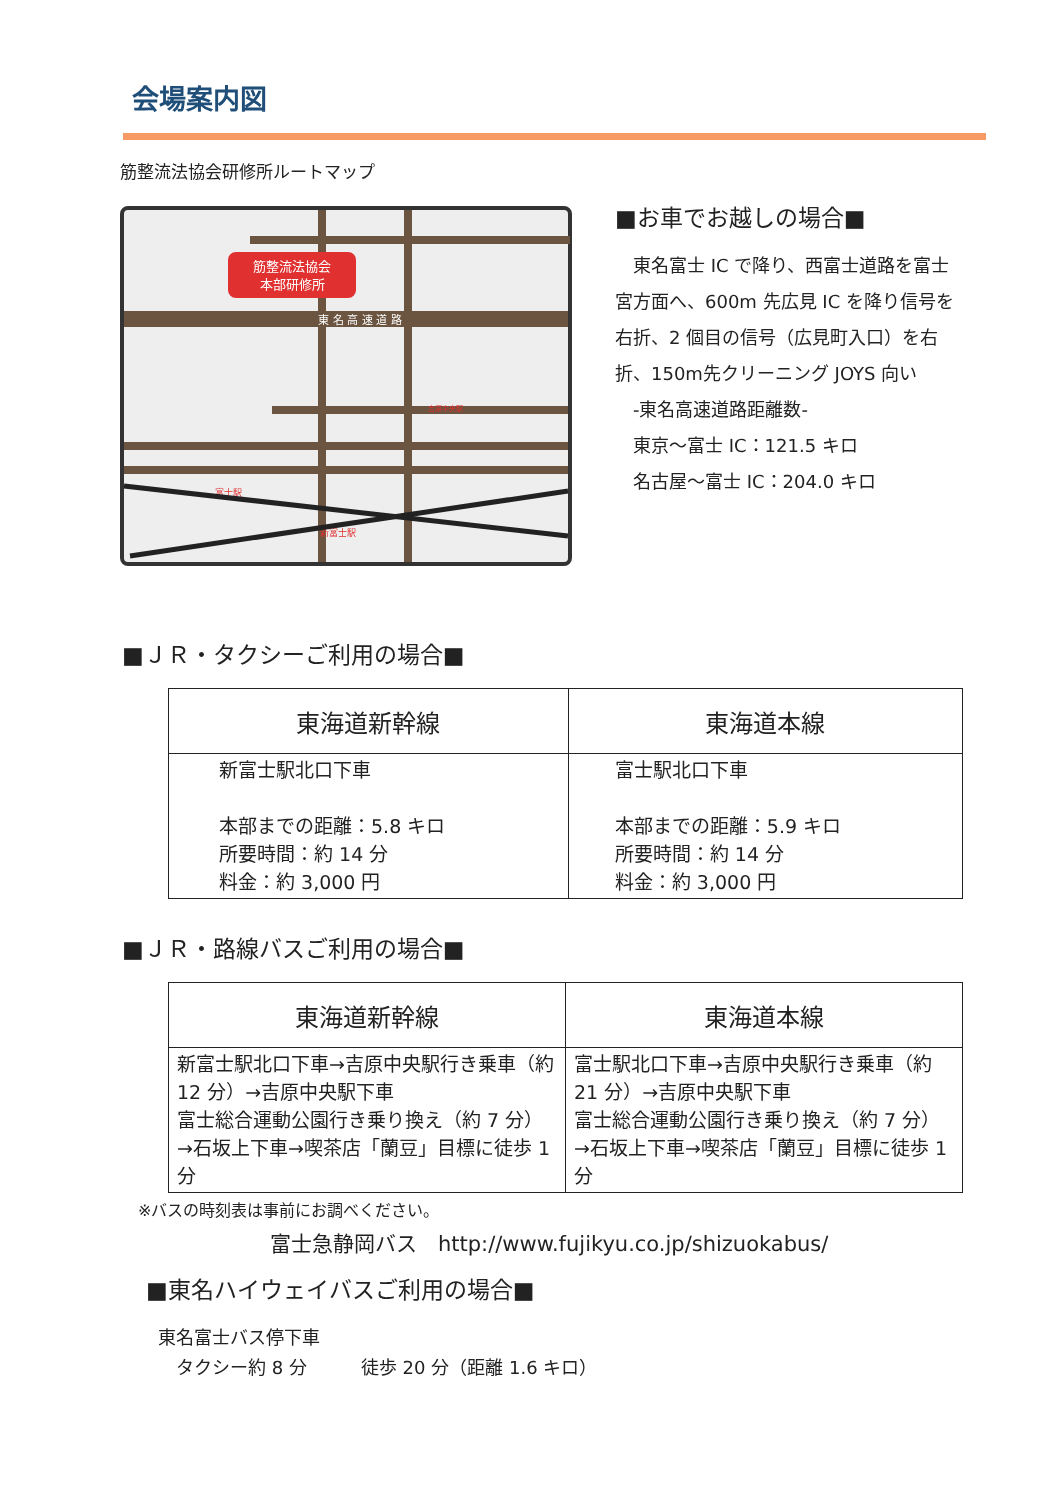会場案内図
筋整流法協会研修所ルートマップ
筋整流法協会
本部研修所
東 名 高 速 道 路
吉原中央駅
富士駅
新富士駅
■お車でお越しの場合■
　東名富士 IC で降り、西富士道路を富士宮方面へ、600m 先広見 IC を降り信号を右折、2 個目の信号（広見町入口）を右折、150m先クリーニング JOYS 向い
　-東名高速道路距離数-
　東京～富士 IC：121.5 キロ
　名古屋～富士 IC：204.0 キロ
■ＪＲ・タクシーご利用の場合■
| 東海道新幹線 | 東海道本線 |
| --- | --- |
| 新富士駅北口下車 本部までの距離：5.8 キロ 所要時間：約 14 分 料金：約 3,000 円 | 富士駅北口下車 本部までの距離：5.9 キロ 所要時間：約 14 分 料金：約 3,000 円 |
■ＪＲ・路線バスご利用の場合■
| 東海道新幹線 | 東海道本線 |
| --- | --- |
| 新富士駅北口下車→吉原中央駅行き乗車（約 12 分）→吉原中央駅下車 富士総合運動公園行き乗り換え（約 7 分）→石坂上下車→喫茶店「蘭豆」目標に徒歩 1 分 | 富士駅北口下車→吉原中央駅行き乗車（約 21 分）→吉原中央駅下車 富士総合運動公園行き乗り換え（約 7 分）→石坂上下車→喫茶店「蘭豆」目標に徒歩 1 分 |
※バスの時刻表は事前にお調べください。
富士急静岡バス　http://www.fujikyu.co.jp/shizuokabus/
■東名ハイウェイバスご利用の場合■
東名富士バス停下車
　タクシー約 8 分　　　徒歩 20 分（距離 1.6 キロ）